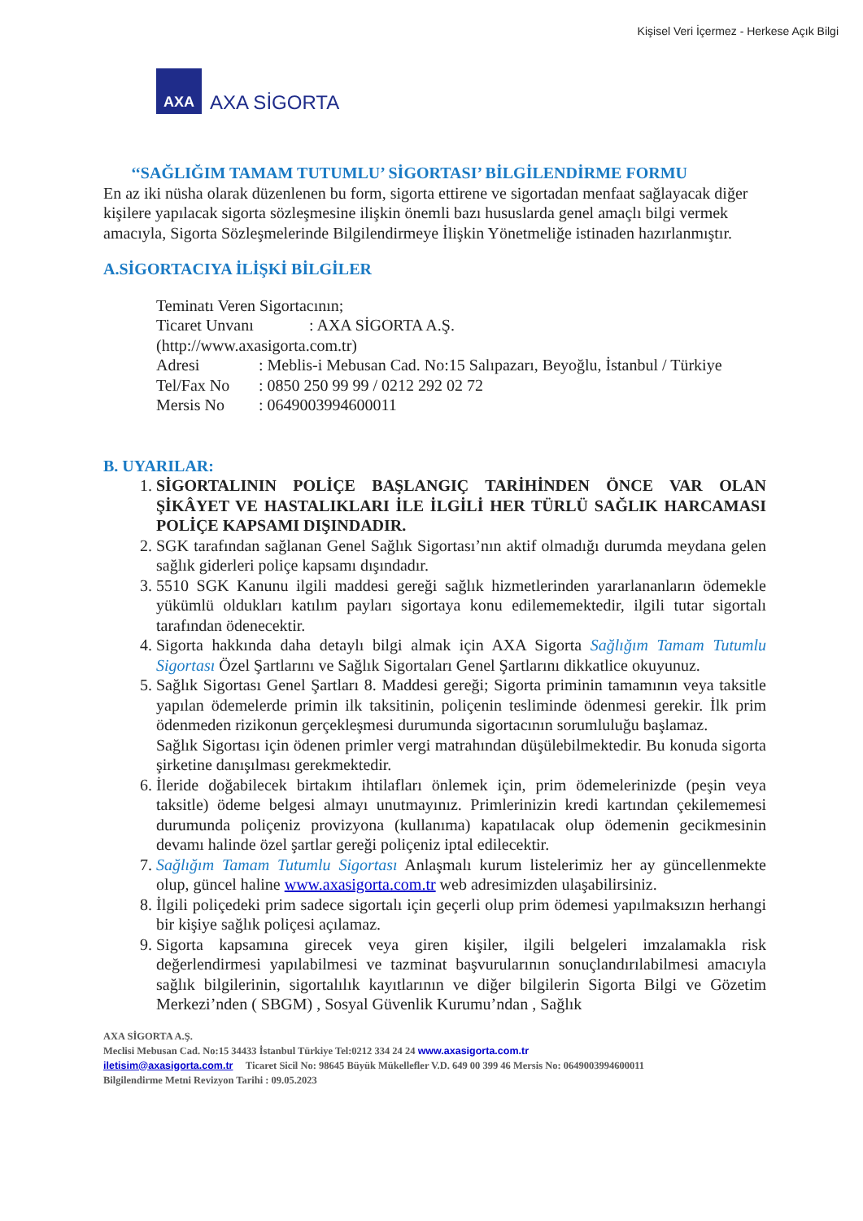Kişisel Veri İçermez - Herkese Açık Bilgi
AXA
AXA SİGORTA
‘‘SAĞLIĞIM TAMAM TUTUMLU’ SİGORTASI’ BİLGİLENDİRME FORMU
En az iki nüsha olarak düzenlenen bu form, sigorta ettirene ve sigortadan menfaat sağlayacak diğer kişilere yapılacak sigorta sözleşmesine ilişkin önemli bazı hususlarda genel amaçlı bilgi vermek amacıyla, Sigorta Sözleşmelerinde Bilgilendirmeye İlişkin Yönetmeliğe istinaden hazırlanmıştır.
A.SİGORTACIYA İLİŞKİ BİLGİLER
Teminatı Veren Sigortacının;
Ticaret Unvanı: AXA SİGORTA A.Ş.
(http://www.axasigorta.com.tr)
Adresi: Meblis-i Mebusan Cad. No:15 Salıpazarı, Beyoğlu, İstanbul / Türkiye
Tel/Fax No: 0850 250 99 99 / 0212 292 02 72
Mersis No: 0649003994600011
B. UYARILAR:
1. SİGORTALININ POLİÇE BAŞLANGIÇ TARİHİNDEN ÖNCE VAR OLAN ŞİKÂYET VE HASTALIKLARI İLE İLGİLİ HER TÜRLÜ SAĞLIK HARCAMASI POLİÇE KAPSAMI DIŞINDADIR.
2. SGK tarafından sağlanan Genel Sağlık Sigortası’nın aktif olmadığı durumda meydana gelen sağlık giderleri poliçe kapsamı dışındadır.
3. 5510 SGK Kanunu ilgili maddesi gereği sağlık hizmetlerinden yararlananların ödemekle yükümlü oldukları katılım payları sigortaya konu edilememektedir, ilgili tutar sigortalı tarafından ödenecektir.
4. Sigorta hakkında daha detaylı bilgi almak için AXA Sigorta Sağlığım Tamam Tutumlu Sigortası Özel Şartlarını ve Sağlık Sigortaları Genel Şartlarını dikkatlice okuyunuz.
5. Sağlık Sigortası Genel Şartları 8. Maddesi gereği; Sigorta priminin tamamının veya taksitle yapılan ödemelerde primin ilk taksitinin, poliçenin tesliminde ödenmesi gerekir. İlk prim ödenmeden rizikonun gerçekleşmesi durumunda sigortacının sorumluluğu başlamaz.
Sağlık Sigortası için ödenen primler vergi matrahından düşülebilmektedir. Bu konuda sigorta şirketine danışılması gerekmektedir.
6. İleride doğabilecek birtakım ihtilafları önlemek için, prim ödemelerinizde (peşin veya taksitle) ödeme belgesi almayı unutmayınız. Primlerinizin kredi kartından çekilememesi durumunda poliçeniz provizyona (kullanıma) kapatılacak olup ödemenin gecikmesinin devamı halinde özel şartlar gereği poliçeniz iptal edilecektir.
7. Sağlığım Tamam Tutumlu Sigortası Anlaşmalı kurum listelerimiz her ay güncellenmekte olup, güncel haline www.axasigorta.com.tr web adresimizden ulaşabilirsiniz.
8. İlgili poliçedeki prim sadece sigortalı için geçerli olup prim ödemesi yapılmaksızın herhangi bir kişiye sağlık poliçesi açılamaz.
9. Sigorta kapsamına girecek veya giren kişiler, ilgili belgeleri imzalamakla risk değerlendirmesi yapılabilmesi ve tazminat başvurularının sonuçlandırılabilmesi amacıyla sağlık bilgilerinin, sigortalılık kayıtlarının ve diğer bilgilerin Sigorta Bilgi ve Gözetim Merkezi’nden ( SBGM) , Sosyal Güvenlik Kurumu’ndan , Sağlık
AXA SİGORTA A.Ş.
Meclisi Mebusan Cad. No:15 34433 İstanbul Türkiye Tel:0212 334 24 24 www.axasigorta.com.tr
iletisim@axasigorta.com.tr Ticaret Sicil No: 98645 Büyük Mükellefler V.D. 649 00 399 46 Mersis No: 0649003994600011
Bilgilendirme Metni Revizyon Tarihi : 09.05.2023